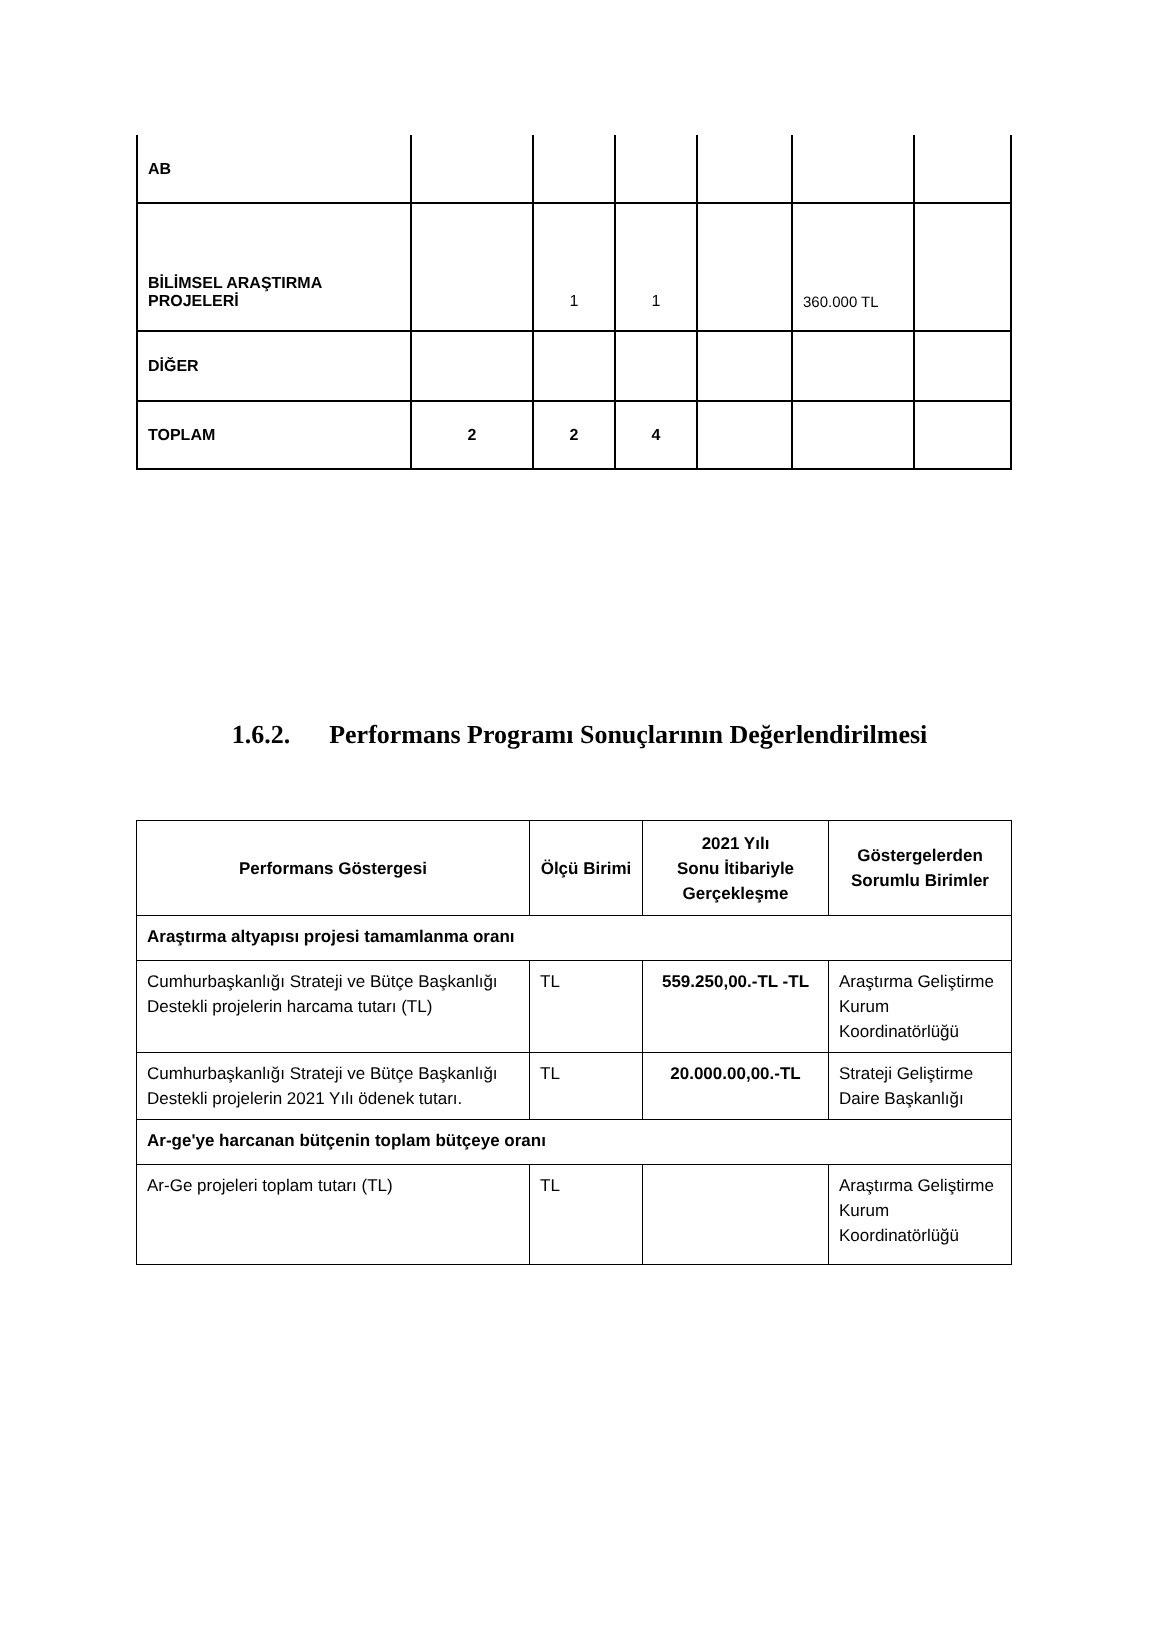| AB | | | | | | |
| BİLİMSEL ARAŞTIRMA PROJELERİ | | 1 | 1 | | 360.000 TL | |
| DİĞER | | | | | | |
| TOPLAM | 2 | 2 | 4 | | | |
1.6.2. Performans Programı Sonuçlarının Değerlendirilmesi
| Performans Göstergesi | Ölçü Birimi | 2021 Yılı Sonu İtibariyle Gerçekleşme | Göstergelerden Sorumlu Birimler |
| --- | --- | --- | --- |
| Araştırma altyapısı projesi tamamlanma oranı | | | |
| Cumhurbaşkanlığı Strateji ve Bütçe Başkanlığı Destekli projelerin harcama tutarı (TL) | TL | 559.250,00.-TL -TL | Araştırma Geliştirme Kurum Koordinatörlüğü |
| Cumhurbaşkanlığı Strateji ve Bütçe Başkanlığı Destekli projelerin 2021 Yılı ödenek tutarı. | TL | 20.000.00,00.-TL | Strateji Geliştirme Daire Başkanlığı |
| Ar-ge'ye harcanan bütçenin toplam bütçeye oranı | | | |
| Ar-Ge projeleri toplam tutarı (TL) | TL | | Araştırma Geliştirme Kurum Koordinatörlüğü |